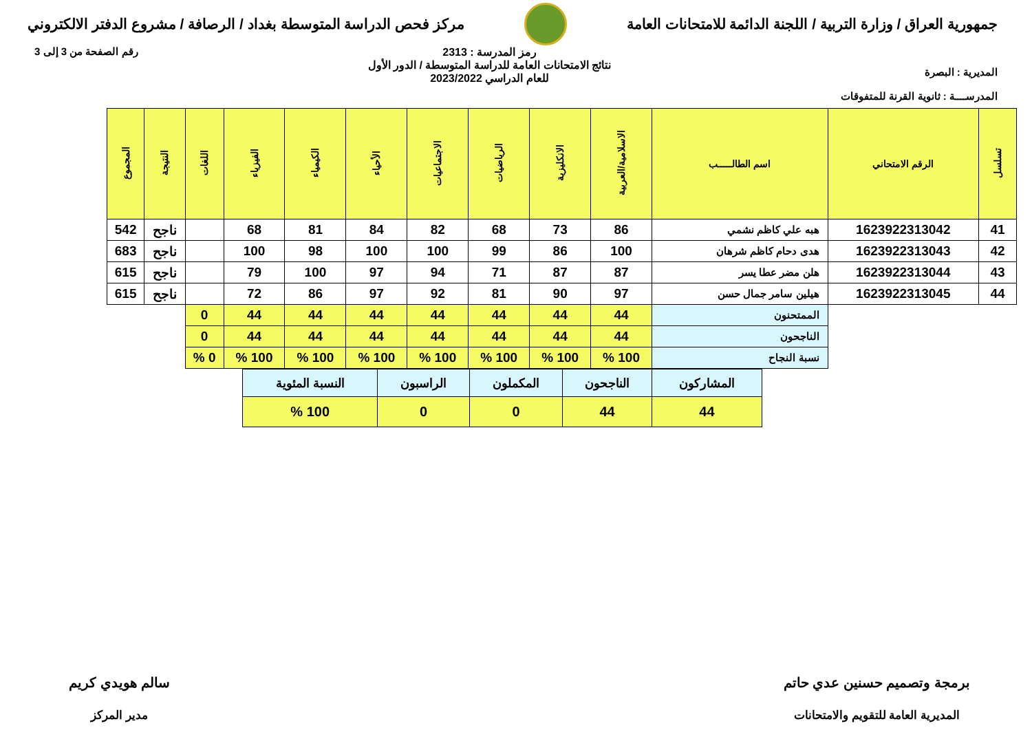جمهورية العراق / وزارة التربية / اللجنة الدائمة للامتحانات العامة
مركز فحص الدراسة المتوسطة بغداد / الرصافة / مشروع الدفتر الالكتروني
المديرية : البصرة
المدرســــة : ثانوية القرنة للمتفوقات
رمز المدرسة : 2313
نتائج الامتحانات العامة للدراسة المتوسطة / الدور الأول
للعام الدراسي 2023/2022
رقم الصفحة من 3 إلى 3
| تسلسل | الرقم الامتحاني | اسم الطالـــــب | الاسلامية/العربية | الانكليزية | الرياضيات | الاجتماعيات | الأحياء | الكيمياء | الفيزياء | اللغات | النتيجة | المجموع |
| --- | --- | --- | --- | --- | --- | --- | --- | --- | --- | --- | --- | --- |
| 41 | 1623922313042 | هبه علي كاظم نشمي | 86 | 73 | 68 | 82 | 84 | 81 | 68 | | ناجح | 542 |
| 42 | 1623922313043 | هدى دحام كاظم شرهان | 100 | 86 | 99 | 100 | 100 | 98 | 100 | | ناجح | 683 |
| 43 | 1623922313044 | هلن مضر عطا يسر | 87 | 87 | 71 | 94 | 97 | 100 | 79 | | ناجح | 615 |
| 44 | 1623922313045 | هيلين سامر جمال حسن | 97 | 90 | 81 | 92 | 97 | 86 | 72 | | ناجح | 615 |
| | | الممتحنون | 44 | 44 | 44 | 44 | 44 | 44 | 44 | 0 | | |
| | | الناجحون | 44 | 44 | 44 | 44 | 44 | 44 | 44 | 0 | | |
| | | نسبة النجاح | 100 % | 100 % | 100 % | 100 % | 100 % | 100 % | 100 % | 0 % | | |
| المشاركون | الناجحون | المكملون | الراسبون | النسبة المئوية |
| 44 | 44 | 0 | 0 | 100 % |
برمجة وتصميم حسنين عدي حاتم
المديرية العامة للتقويم والامتحانات
سالم هويدي كريم
مدير المركز